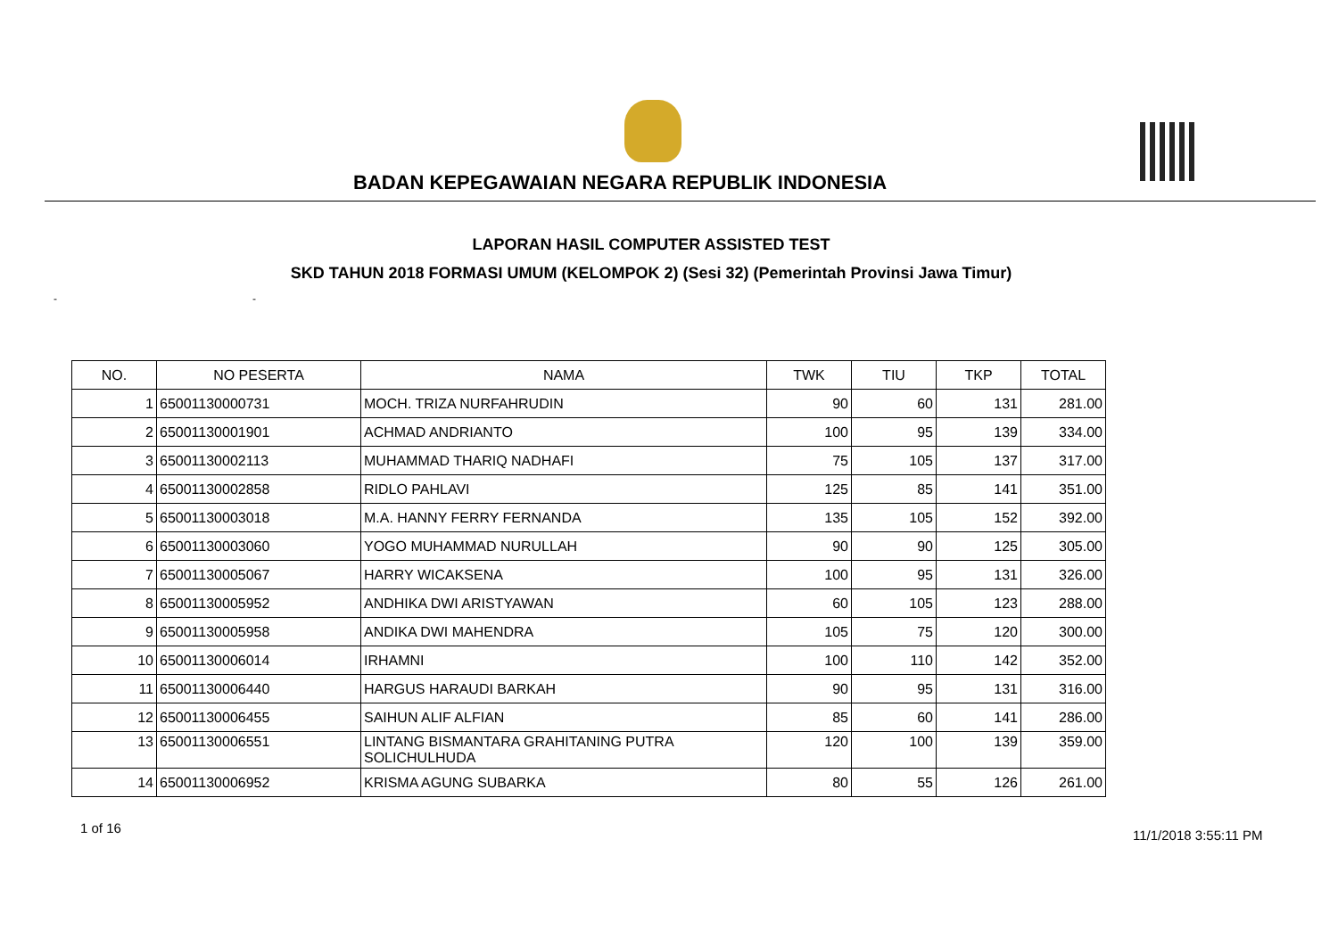BADAN KEPEGAWAIAN NEGARA REPUBLIK INDONESIA
LAPORAN HASIL COMPUTER ASSISTED TEST
SKD TAHUN 2018 FORMASI UMUM (KELOMPOK 2) (Sesi 32) (Pemerintah Provinsi Jawa Timur)
- -
| NO. | NO PESERTA | NAMA | TWK | TIU | TKP | TOTAL |
| --- | --- | --- | --- | --- | --- | --- |
| 1 | 65001130000731 | MOCH. TRIZA NURFAHRUDIN | 90 | 60 | 131 | 281.00 |
| 2 | 65001130001901 | ACHMAD ANDRIANTO | 100 | 95 | 139 | 334.00 |
| 3 | 65001130002113 | MUHAMMAD THARIQ NADHAFI | 75 | 105 | 137 | 317.00 |
| 4 | 65001130002858 | RIDLO PAHLAVI | 125 | 85 | 141 | 351.00 |
| 5 | 65001130003018 | M.A. HANNY FERRY FERNANDA | 135 | 105 | 152 | 392.00 |
| 6 | 65001130003060 | YOGO MUHAMMAD NURULLAH | 90 | 90 | 125 | 305.00 |
| 7 | 65001130005067 | HARRY WICAKSENA | 100 | 95 | 131 | 326.00 |
| 8 | 65001130005952 | ANDHIKA DWI ARISTYAWAN | 60 | 105 | 123 | 288.00 |
| 9 | 65001130005958 | ANDIKA DWI MAHENDRA | 105 | 75 | 120 | 300.00 |
| 10 | 65001130006014 | IRHAMNI | 100 | 110 | 142 | 352.00 |
| 11 | 65001130006440 | HARGUS HARAUDI BARKAH | 90 | 95 | 131 | 316.00 |
| 12 | 65001130006455 | SAIHUN ALIF ALFIAN | 85 | 60 | 141 | 286.00 |
| 13 | 65001130006551 | LINTANG BISMANTARA GRAHITANING PUTRA SOLICHULHUDA | 120 | 100 | 139 | 359.00 |
| 14 | 65001130006952 | KRISMA AGUNG SUBARKA | 80 | 55 | 126 | 261.00 |
1 of 16 11/1/2018 3:55:11 PM